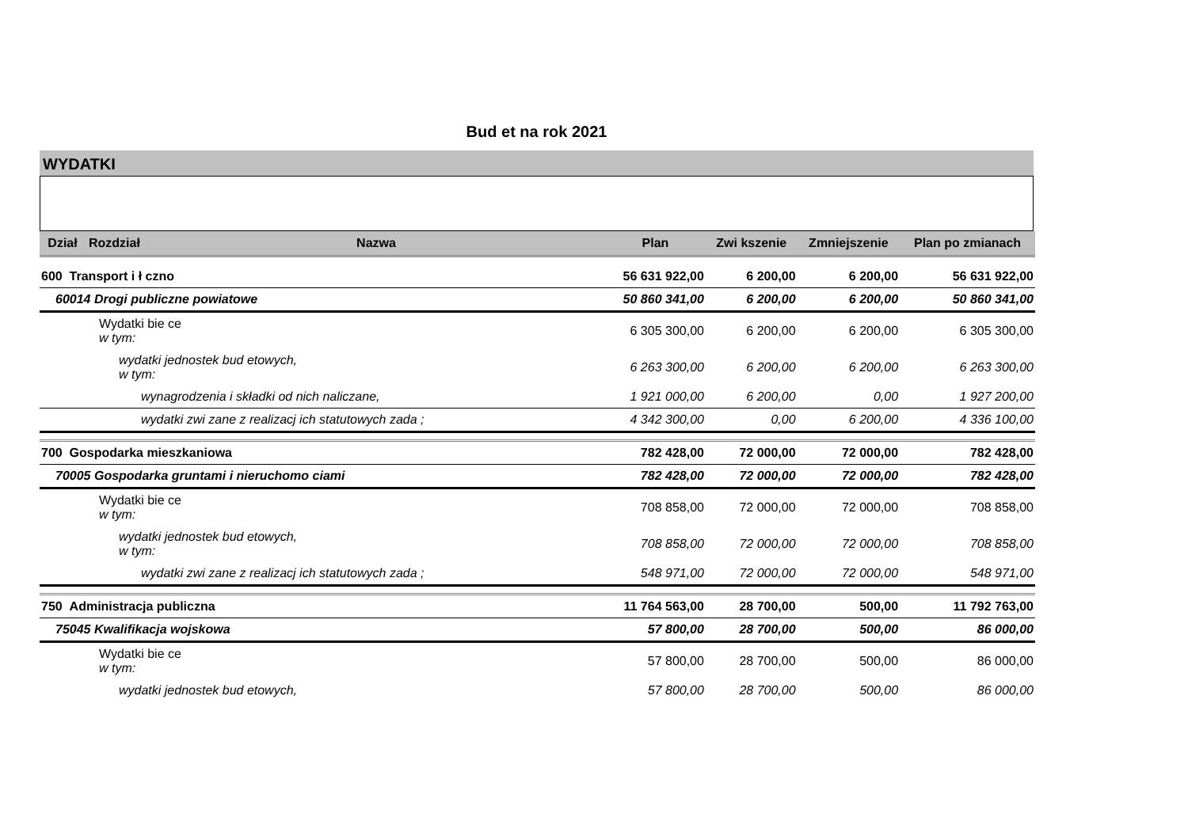Bud et na rok 2021
WYDATKI
| Dział | Rozdział | Nazwa | Plan | Zwi kszenie | Zmniejszenie | Plan po zmianach |
| --- | --- | --- | --- | --- | --- | --- |
| 600 Transport i ł czno | | | 56 631 922,00 | 6 200,00 | 6 200,00 | 56 631 922,00 |
| 60014 Drogi publiczne powiatowe | | | 50 860 341,00 | 6 200,00 | 6 200,00 | 50 860 341,00 |
| Wydatki bie ce w tym: | | | 6 305 300,00 | 6 200,00 | 6 200,00 | 6 305 300,00 |
| wydatki jednostek bud etowych, w tym: | | | 6 263 300,00 | 6 200,00 | 6 200,00 | 6 263 300,00 |
| wynagrodzenia i składki od nich naliczane, | | | 1 921 000,00 | 6 200,00 | 0,00 | 1 927 200,00 |
| wydatki zwi zane z realizacj ich statutowych zada ; | | | 4 342 300,00 | 0,00 | 6 200,00 | 4 336 100,00 |
| 700 Gospodarka mieszkaniowa | | | 782 428,00 | 72 000,00 | 72 000,00 | 782 428,00 |
| 70005 Gospodarka gruntami i nieruchomo ciami | | | 782 428,00 | 72 000,00 | 72 000,00 | 782 428,00 |
| Wydatki bie ce w tym: | | | 708 858,00 | 72 000,00 | 72 000,00 | 708 858,00 |
| wydatki jednostek bud etowych, w tym: | | | 708 858,00 | 72 000,00 | 72 000,00 | 708 858,00 |
| wydatki zwi zane z realizacj ich statutowych zada ; | | | 548 971,00 | 72 000,00 | 72 000,00 | 548 971,00 |
| 750 Administracja publiczna | | | 11 764 563,00 | 28 700,00 | 500,00 | 11 792 763,00 |
| 75045 Kwalifikacja wojskowa | | | 57 800,00 | 28 700,00 | 500,00 | 86 000,00 |
| Wydatki bie ce w tym: | | | 57 800,00 | 28 700,00 | 500,00 | 86 000,00 |
| wydatki jednostek bud etowych, | | | 57 800,00 | 28 700,00 | 500,00 | 86 000,00 |